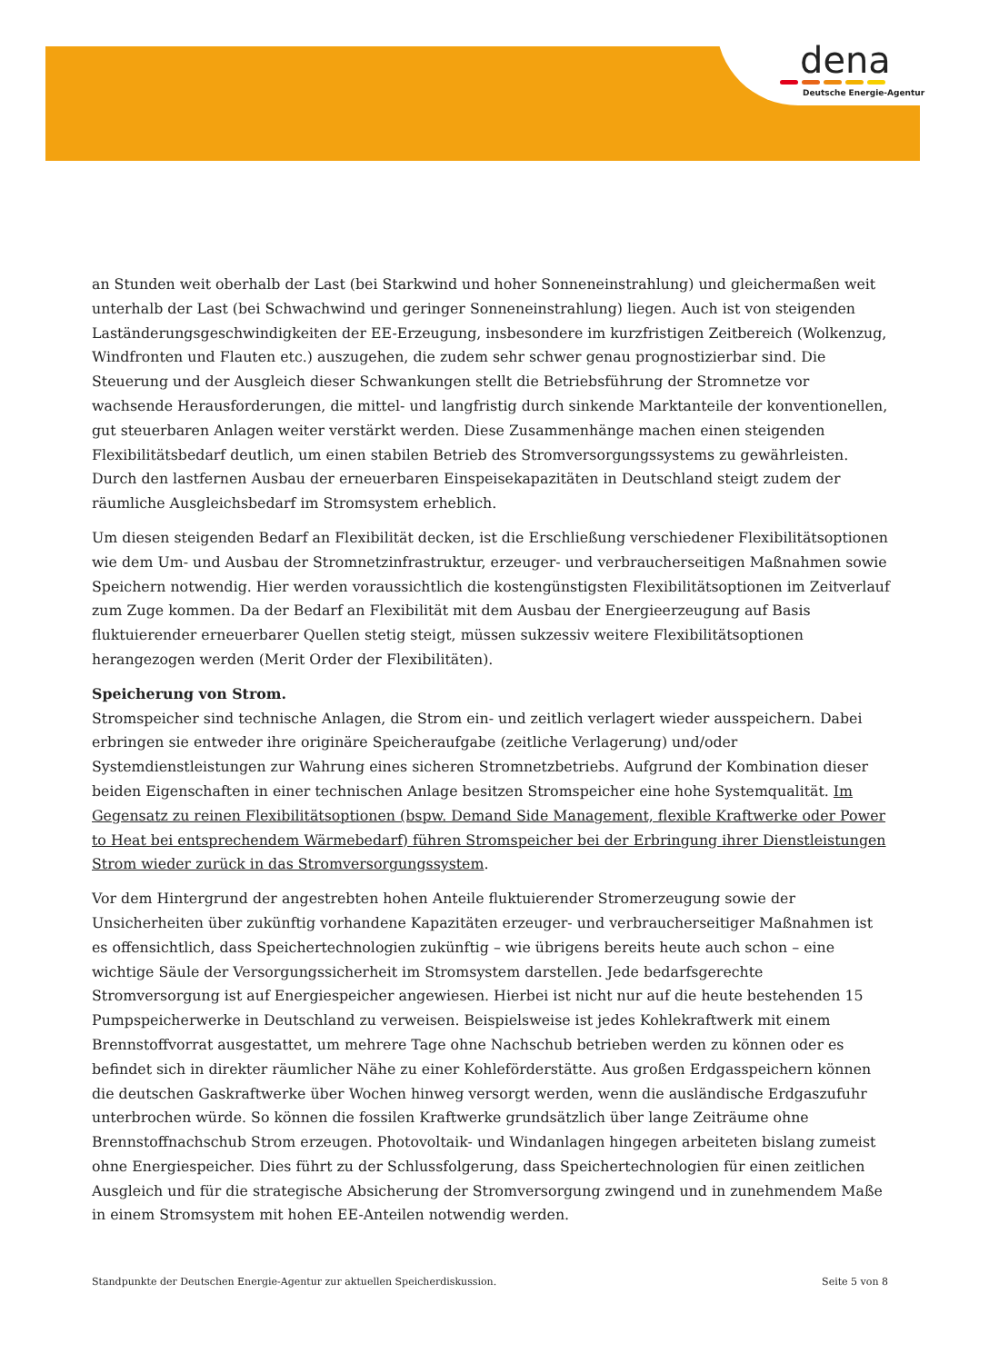dena
Deutsche Energie-Agentur
an Stunden weit oberhalb der Last (bei Starkwind und hoher Sonneneinstrahlung) und gleichermaßen weit unterhalb der Last (bei Schwachwind und geringer Sonneneinstrahlung) liegen. Auch ist von steigenden Laständerungsgeschwindigkeiten der EE-Erzeugung, insbesondere im kurzfristigen Zeitbereich (Wolkenzug, Windfronten und Flauten etc.) auszugehen, die zudem sehr schwer genau prognostizierbar sind. Die Steuerung und der Ausgleich dieser Schwankungen stellt die Betriebsführung der Stromnetze vor wachsende Herausforderungen, die mittel- und langfristig durch sinkende Marktanteile der konventionellen, gut steuerbaren Anlagen weiter verstärkt werden. Diese Zusammenhänge machen einen steigenden Flexibilitätsbedarf deutlich, um einen stabilen Betrieb des Stromversorgungssystems zu gewährleisten. Durch den lastfernen Ausbau der erneuerbaren Einspeisekapazitäten in Deutschland steigt zudem der räumliche Ausgleichsbedarf im Stromsystem erheblich.
Um diesen steigenden Bedarf an Flexibilität decken, ist die Erschließung verschiedener Flexibilitätsoptionen wie dem Um- und Ausbau der Stromnetzinfrastruktur, erzeuger- und verbraucherseitigen Maßnahmen sowie Speichern notwendig. Hier werden voraussichtlich die kostengünstigsten Flexibilitätsoptionen im Zeitverlauf zum Zuge kommen. Da der Bedarf an Flexibilität mit dem Ausbau der Energieerzeugung auf Basis fluktuierender erneuerbarer Quellen stetig steigt, müssen sukzessiv weitere Flexibilitätsoptionen herangezogen werden (Merit Order der Flexibilitäten).
Speicherung von Strom.
Stromspeicher sind technische Anlagen, die Strom ein- und zeitlich verlagert wieder ausspeichern. Dabei erbringen sie entweder ihre originäre Speicheraufgabe (zeitliche Verlagerung) und/oder Systemdienstleistungen zur Wahrung eines sicheren Stromnetzbetriebs. Aufgrund der Kombination dieser beiden Eigenschaften in einer technischen Anlage besitzen Stromspeicher eine hohe Systemqualität. Im Gegensatz zu reinen Flexibilitätsoptionen (bspw. Demand Side Management, flexible Kraftwerke oder Power to Heat bei entsprechendem Wärmebedarf) führen Stromspeicher bei der Erbringung ihrer Dienstleistungen Strom wieder zurück in das Stromversorgungssystem.
Vor dem Hintergrund der angestrebten hohen Anteile fluktuierender Stromerzeugung sowie der Unsicherheiten über zukünftig vorhandene Kapazitäten erzeuger- und verbraucherseitiger Maßnahmen ist es offensichtlich, dass Speichertechnologien zukünftig – wie übrigens bereits heute auch schon – eine wichtige Säule der Versorgungssicherheit im Stromsystem darstellen. Jede bedarfsgerechte Stromversorgung ist auf Energiespeicher angewiesen. Hierbei ist nicht nur auf die heute bestehenden 15 Pumpspeicherwerke in Deutschland zu verweisen. Beispielsweise ist jedes Kohlekraftwerk mit einem Brennstoffvorrat ausgestattet, um mehrere Tage ohne Nachschub betrieben werden zu können oder es befindet sich in direkter räumlicher Nähe zu einer Kohleförderstätte. Aus großen Erdgasspeichern können die deutschen Gaskraftwerke über Wochen hinweg versorgt werden, wenn die ausländische Erdgaszufuhr unterbrochen würde. So können die fossilen Kraftwerke grundsätzlich über lange Zeiträume ohne Brennstoffnachschub Strom erzeugen. Photovoltaik- und Windanlagen hingegen arbeiteten bislang zumeist ohne Energiespeicher. Dies führt zu der Schlussfolgerung, dass Speichertechnologien für einen zeitlichen Ausgleich und für die strategische Absicherung der Stromversorgung zwingend und in zunehmendem Maße in einem Stromsystem mit hohen EE-Anteilen notwendig werden.
Standpunkte der Deutschen Energie-Agentur zur aktuellen Speicherdiskussion. Seite 5 von 8